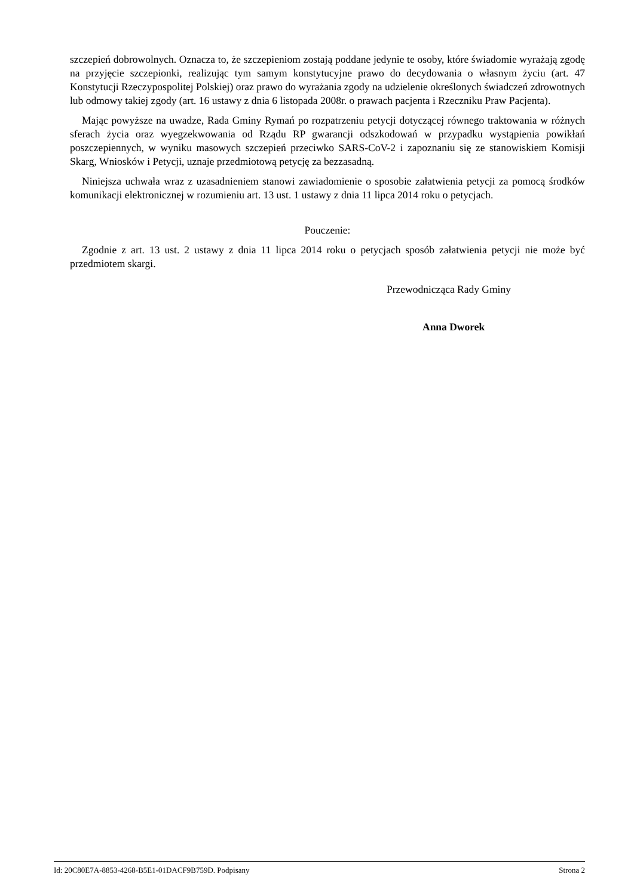szczepień dobrowolnych. Oznacza to, że szczepieniom zostają poddane jedynie te osoby, które świadomie wyrażają zgodę na przyjęcie szczepionki, realizując tym samym konstytucyjne prawo do decydowania o własnym życiu (art. 47 Konstytucji Rzeczypospolitej Polskiej) oraz prawo do wyrażania zgody na udzielenie określonych świadczeń zdrowotnych lub odmowy takiej zgody (art. 16 ustawy z dnia 6 listopada 2008r. o prawach pacjenta i Rzeczniku Praw Pacjenta).
Mając powyższe na uwadze, Rada Gminy Rymań po rozpatrzeniu petycji dotyczącej równego traktowania w różnych sferach życia oraz wyegzekwowania od Rządu RP gwarancji odszkodowań w przypadku wystąpienia powikłań poszczepiennych, w wyniku masowych szczepień przeciwko SARS-CoV-2 i zapoznaniu się ze stanowiskiem Komisji Skarg, Wniosków i Petycji, uznaje przedmiotową petycję za bezzasadną.
Niniejsza uchwała wraz z uzasadnieniem stanowi zawiadomienie o sposobie załatwienia petycji za pomocą środków komunikacji elektronicznej w rozumieniu art. 13 ust. 1 ustawy z dnia 11 lipca 2014 roku o petycjach.
Pouczenie:
Zgodnie z art. 13 ust. 2 ustawy z dnia 11 lipca 2014 roku o petycjach sposób załatwienia petycji nie może być przedmiotem skargi.
Przewodnicząca Rady Gminy
Anna Dworek
Id: 20C80E7A-8853-4268-B5E1-01DACF9B759D. Podpisany Strona 2